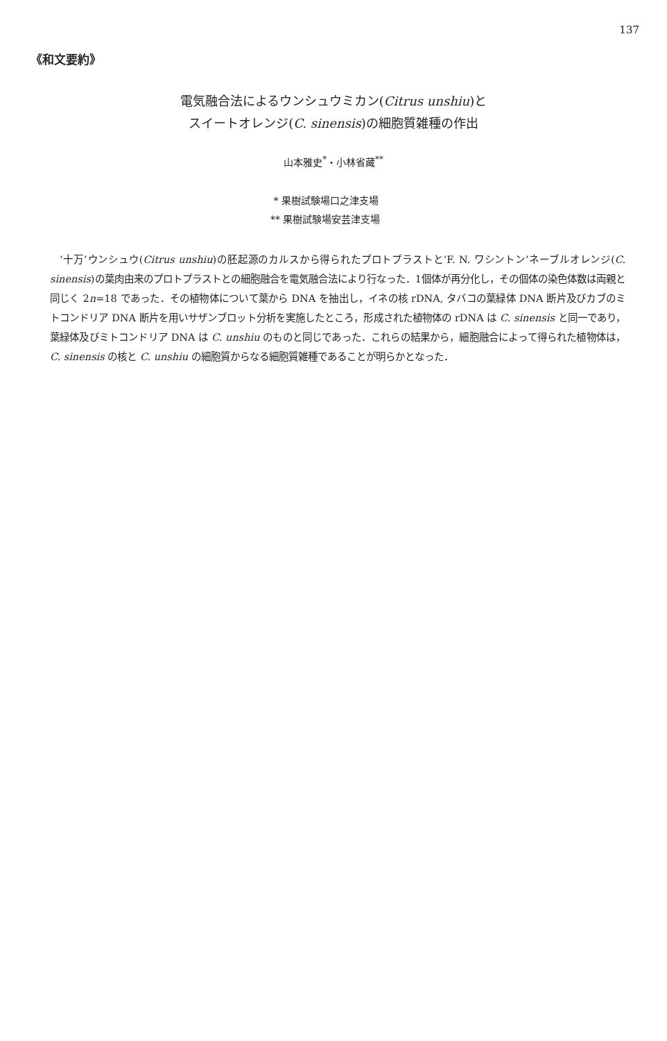137
《和文要約》
電気融合法によるウンシュウミカン(Citrus unshiu)と
スイートオレンジ(C. sinensis)の細胞質雑種の作出
山本雅史<sup>*</sup>・小林省藏<sup>**</sup>
* 果樹試験場口之津支場
** 果樹試験場安芸津支場
‘十万’ウンシュウ(Citrus unshiu)の胚起源のカルスから得られたプロトプラストと‘F. N. ワシントン’ネーブルオレンジ(C. sinensis)の葉肉由来のプロトプラストとの細胞融合を電気融合法により行なった．1個体が再分化し，その個体の染色体数は両親と同じく 2n=18 であった．その植物体について葉から DNA を抽出し，イネの核 rDNA, タバコの葉緑体 DNA 断片及びカブのミトコンドリア DNA 断片を用いサザンブロット分析を実施したところ，形成された植物体の rDNA は C. sinensis と同一であり，葉緑体及びミトコンドリア DNA は C. unshiu のものと同じであった．これらの結果から，細胞融合によって得られた植物体は，C. sinensis の核と C. unshiu の細胞質からなる細胞質雑種であることが明らかとなった．